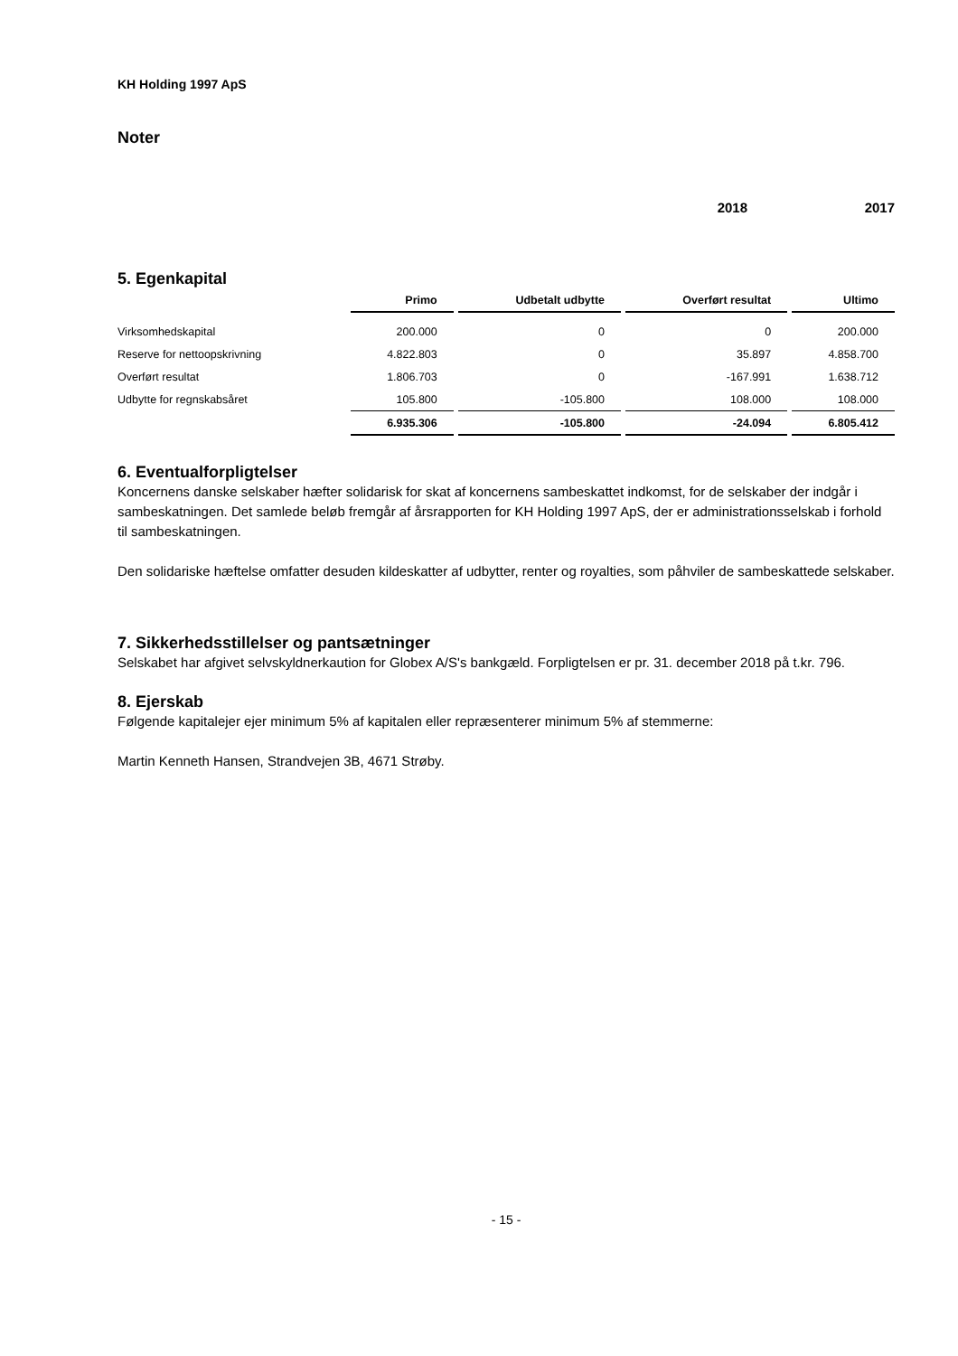KH Holding 1997 ApS
Noter
2018 2017
5. Egenkapital
| | Primo | Udbetalt udbytte | Overført resultat | Ultimo |
| Virksomhedskapital | 200.000 | 0 | 0 | 200.000 |
| Reserve for nettoopskrivning | 4.822.803 | 0 | 35.897 | 4.858.700 |
| Overført resultat | 1.806.703 | 0 | -167.991 | 1.638.712 |
| Udbytte for regnskabsåret | 105.800 | -105.800 | 108.000 | 108.000 |
| | 6.935.306 | -105.800 | -24.094 | 6.805.412 |
6. Eventualforpligtelser
Koncernens danske selskaber hæfter solidarisk for skat af koncernens sambeskattet indkomst, for de selskaber der indgår i sambeskatningen. Det samlede beløb fremgår af årsrapporten for KH Holding 1997 ApS, der er administrationsselskab i forhold til sambeskatningen.
Den solidariske hæftelse omfatter desuden kildeskatter af udbytter, renter og royalties, som påhviler de sambeskattede selskaber.
7. Sikkerhedsstillelser og pantsætninger
Selskabet har afgivet selvskyldnerkaution for Globex A/S's bankgæld. Forpligtelsen er pr. 31. december 2018 på t.kr. 796.
8. Ejerskab
Følgende kapitalejer ejer minimum 5% af kapitalen eller repræsenterer minimum 5% af stemmerne:
Martin Kenneth Hansen, Strandvejen 3B, 4671 Strøby.
- 15 -